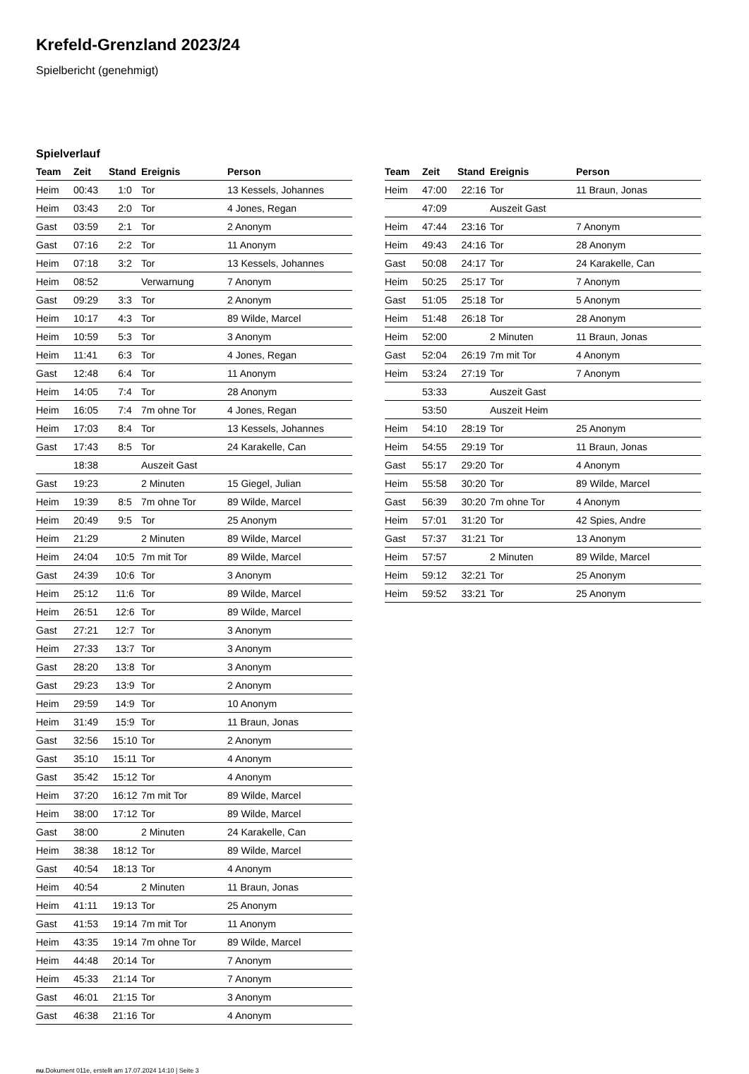Krefeld-Grenzland 2023/24
Spielbericht (genehmigt)
Spielverlauf
| Team | Zeit | Stand | Ereignis | Person |
| --- | --- | --- | --- | --- |
| Heim | 00:43 | 1:0 | Tor | 13 Kessels, Johannes |
| Heim | 03:43 | 2:0 | Tor | 4 Jones, Regan |
| Gast | 03:59 | 2:1 | Tor | 2 Anonym |
| Gast | 07:16 | 2:2 | Tor | 11 Anonym |
| Heim | 07:18 | 3:2 | Tor | 13 Kessels, Johannes |
| Heim | 08:52 | | Verwarnung | 7 Anonym |
| Gast | 09:29 | 3:3 | Tor | 2 Anonym |
| Heim | 10:17 | 4:3 | Tor | 89 Wilde, Marcel |
| Heim | 10:59 | 5:3 | Tor | 3 Anonym |
| Heim | 11:41 | 6:3 | Tor | 4 Jones, Regan |
| Gast | 12:48 | 6:4 | Tor | 11 Anonym |
| Heim | 14:05 | 7:4 | Tor | 28 Anonym |
| Heim | 16:05 | 7:4 | 7m ohne Tor | 4 Jones, Regan |
| Heim | 17:03 | 8:4 | Tor | 13 Kessels, Johannes |
| Gast | 17:43 | 8:5 | Tor | 24 Karakelle, Can |
| | 18:38 | | Auszeit Gast | |
| Gast | 19:23 | | 2 Minuten | 15 Giegel, Julian |
| Heim | 19:39 | 8:5 | 7m ohne Tor | 89 Wilde, Marcel |
| Heim | 20:49 | 9:5 | Tor | 25 Anonym |
| Heim | 21:29 | | 2 Minuten | 89 Wilde, Marcel |
| Heim | 24:04 | 10:5 | 7m mit Tor | 89 Wilde, Marcel |
| Gast | 24:39 | 10:6 | Tor | 3 Anonym |
| Heim | 25:12 | 11:6 | Tor | 89 Wilde, Marcel |
| Heim | 26:51 | 12:6 | Tor | 89 Wilde, Marcel |
| Gast | 27:21 | 12:7 | Tor | 3 Anonym |
| Heim | 27:33 | 13:7 | Tor | 3 Anonym |
| Gast | 28:20 | 13:8 | Tor | 3 Anonym |
| Gast | 29:23 | 13:9 | Tor | 2 Anonym |
| Heim | 29:59 | 14:9 | Tor | 10 Anonym |
| Heim | 31:49 | 15:9 | Tor | 11 Braun, Jonas |
| Gast | 32:56 | 15:10 | Tor | 2 Anonym |
| Gast | 35:10 | 15:11 | Tor | 4 Anonym |
| Gast | 35:42 | 15:12 | Tor | 4 Anonym |
| Heim | 37:20 | 16:12 | 7m mit Tor | 89 Wilde, Marcel |
| Heim | 38:00 | 17:12 | Tor | 89 Wilde, Marcel |
| Gast | 38:00 | | 2 Minuten | 24 Karakelle, Can |
| Heim | 38:38 | 18:12 | Tor | 89 Wilde, Marcel |
| Gast | 40:54 | 18:13 | Tor | 4 Anonym |
| Heim | 40:54 | | 2 Minuten | 11 Braun, Jonas |
| Heim | 41:11 | 19:13 | Tor | 25 Anonym |
| Gast | 41:53 | 19:14 | 7m mit Tor | 11 Anonym |
| Heim | 43:35 | 19:14 | 7m ohne Tor | 89 Wilde, Marcel |
| Heim | 44:48 | 20:14 | Tor | 7 Anonym |
| Heim | 45:33 | 21:14 | Tor | 7 Anonym |
| Gast | 46:01 | 21:15 | Tor | 3 Anonym |
| Gast | 46:38 | 21:16 | Tor | 4 Anonym |
| Team | Zeit | Stand | Ereignis | Person |
| --- | --- | --- | --- | --- |
| Heim | 47:00 | 22:16 | Tor | 11 Braun, Jonas |
| | 47:09 | | Auszeit Gast | |
| Heim | 47:44 | 23:16 | Tor | 7 Anonym |
| Heim | 49:43 | 24:16 | Tor | 28 Anonym |
| Gast | 50:08 | 24:17 | Tor | 24 Karakelle, Can |
| Heim | 50:25 | 25:17 | Tor | 7 Anonym |
| Gast | 51:05 | 25:18 | Tor | 5 Anonym |
| Heim | 51:48 | 26:18 | Tor | 28 Anonym |
| Heim | 52:00 | | 2 Minuten | 11 Braun, Jonas |
| Gast | 52:04 | 26:19 | 7m mit Tor | 4 Anonym |
| Heim | 53:24 | 27:19 | Tor | 7 Anonym |
| | 53:33 | | Auszeit Gast | |
| | 53:50 | | Auszeit Heim | |
| Heim | 54:10 | 28:19 | Tor | 25 Anonym |
| Heim | 54:55 | 29:19 | Tor | 11 Braun, Jonas |
| Gast | 55:17 | 29:20 | Tor | 4 Anonym |
| Heim | 55:58 | 30:20 | Tor | 89 Wilde, Marcel |
| Gast | 56:39 | 30:20 | 7m ohne Tor | 4 Anonym |
| Heim | 57:01 | 31:20 | Tor | 42 Spies, Andre |
| Gast | 57:37 | 31:21 | Tor | 13 Anonym |
| Heim | 57:57 | | 2 Minuten | 89 Wilde, Marcel |
| Heim | 59:12 | 32:21 | Tor | 25 Anonym |
| Heim | 59:52 | 33:21 | Tor | 25 Anonym |
nu.Dokument 011e, erstellt am 17.07.2024 14:10 | Seite 3